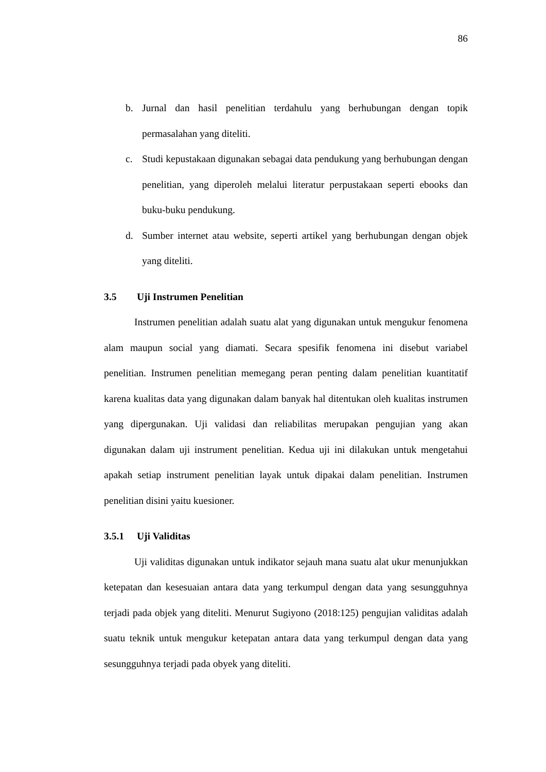86
b. Jurnal dan hasil penelitian terdahulu yang berhubungan dengan topik permasalahan yang diteliti.
c. Studi kepustakaan digunakan sebagai data pendukung yang berhubungan dengan penelitian, yang diperoleh melalui literatur perpustakaan seperti ebooks dan buku-buku pendukung.
d. Sumber internet atau website, seperti artikel yang berhubungan dengan objek yang diteliti.
3.5 Uji Instrumen Penelitian
Instrumen penelitian adalah suatu alat yang digunakan untuk mengukur fenomena alam maupun social yang diamati. Secara spesifik fenomena ini disebut variabel penelitian. Instrumen penelitian memegang peran penting dalam penelitian kuantitatif karena kualitas data yang digunakan dalam banyak hal ditentukan oleh kualitas instrumen yang dipergunakan. Uji validasi dan reliabilitas merupakan pengujian yang akan digunakan dalam uji instrument penelitian. Kedua uji ini dilakukan untuk mengetahui apakah setiap instrument penelitian layak untuk dipakai dalam penelitian. Instrumen penelitian disini yaitu kuesioner.
3.5.1 Uji Validitas
Uji validitas digunakan untuk indikator sejauh mana suatu alat ukur menunjukkan ketepatan dan kesesuaian antara data yang terkumpul dengan data yang sesungguhnya terjadi pada objek yang diteliti. Menurut Sugiyono (2018:125) pengujian validitas adalah suatu teknik untuk mengukur ketepatan antara data yang terkumpul dengan data yang sesungguhnya terjadi pada obyek yang diteliti.